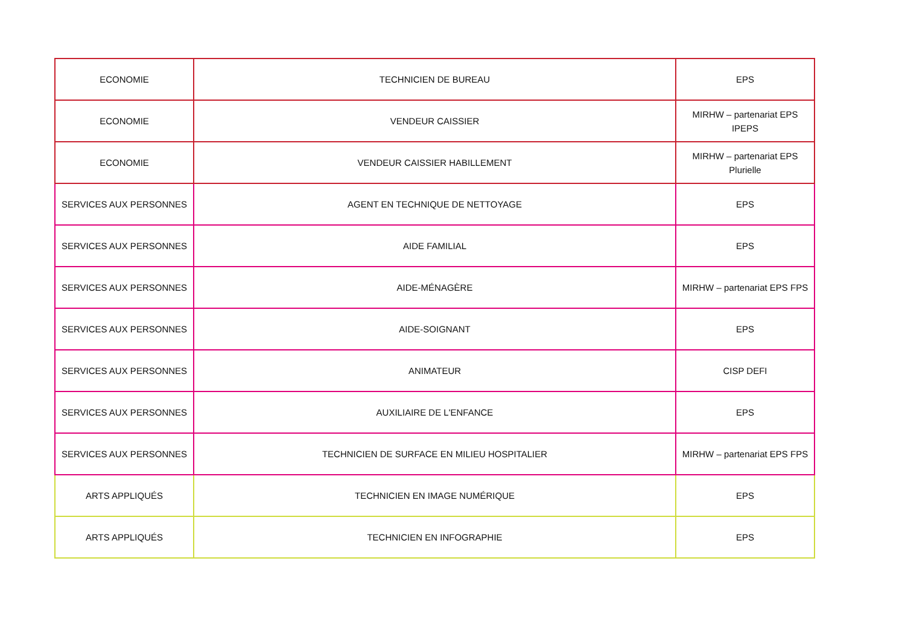| ECONOMIE | TECHNICIEN DE BUREAU | EPS |
| ECONOMIE | VENDEUR CAISSIER | MIRHW – partenariat EPS IPEPS |
| ECONOMIE | VENDEUR CAISSIER HABILLEMENT | MIRHW – partenariat EPS Plurielle |
| SERVICES AUX PERSONNES | AGENT EN TECHNIQUE DE NETTOYAGE | EPS |
| SERVICES AUX PERSONNES | AIDE FAMILIAL | EPS |
| SERVICES AUX PERSONNES | AIDE-MÉNAGÈRE | MIRHW – partenariat EPS FPS |
| SERVICES AUX PERSONNES | AIDE-SOIGNANT | EPS |
| SERVICES AUX PERSONNES | ANIMATEUR | CISP DEFI |
| SERVICES AUX PERSONNES | AUXILIAIRE DE L'ENFANCE | EPS |
| SERVICES AUX PERSONNES | TECHNICIEN DE SURFACE EN MILIEU HOSPITALIER | MIRHW – partenariat EPS FPS |
| ARTS APPLIQUÉS | TECHNICIEN EN IMAGE NUMÉRIQUE | EPS |
| ARTS APPLIQUÉS | TECHNICIEN EN INFOGRAPHIE | EPS |